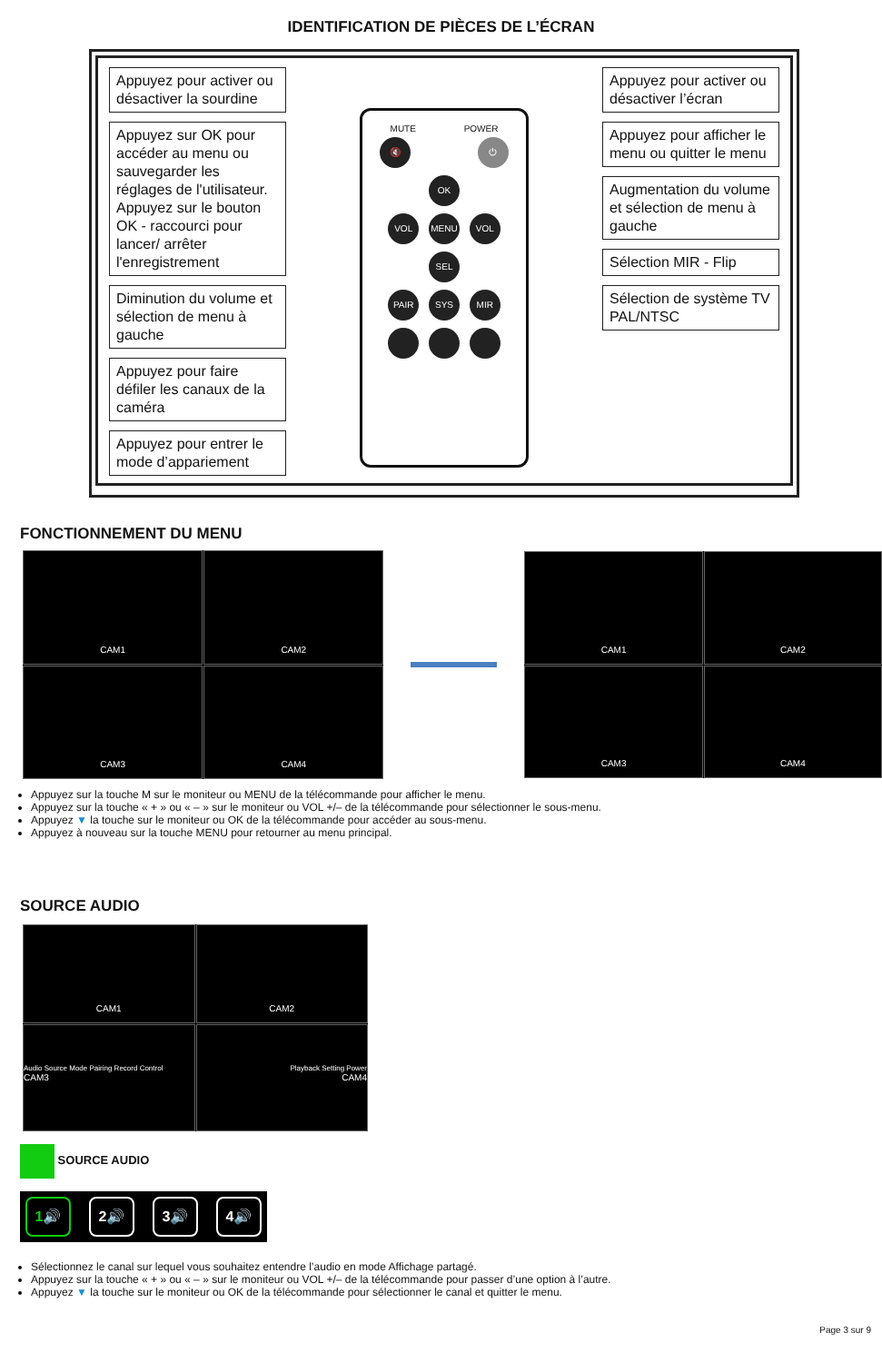IDENTIFICATION DE PIÈCES DE L’ÉCRAN
Appuyez pour activer ou désactiver la sourdine
Appuyez sur OK pour accéder au menu ou sauvegarder les réglages de l'utilisateur. Appuyez sur le bouton OK - raccourci pour lancer/ arrêter l'enregistrement
Diminution du volume et sélection de menu à gauche
Appuyez pour faire défiler les canaux de la caméra
Appuyez pour entrer le mode d’appariement
MUTE POWER
🔇 ⏻
OK
VOL MENU VOL
SEL
PAIR SYS MIR
Appuyez pour activer ou désactiver l’écran
Appuyez pour afficher le menu ou quitter le menu
Augmentation du volume et sélection de menu à gauche
Sélection MIR - Flip
Sélection de système TV PAL/NTSC
FONCTIONNEMENT DU MENU
CAM1
CAM2
CAM3
CAM4
CAM1
CAM2
CAM3
CAM4
Appuyez sur la touche M sur le moniteur ou MENU de la télécommande pour afficher le menu.
Appuyez sur la touche « + » ou « – » sur le moniteur ou VOL +/– de la télécommande pour sélectionner le sous-menu.
Appuyez ▼ la touche sur le moniteur ou OK de la télécommande pour accéder au sous-menu.
Appuyez à nouveau sur la touche MENU pour retourner au menu principal.
SOURCE AUDIO
CAM1
CAM2
Audio Source Mode Pairing Record Control
CAM3
Playback Setting Power
CAM4
SOURCE AUDIO
1🔊 2🔊 3🔊 4🔊
Sélectionnez le canal sur lequel vous souhaitez entendre l’audio en mode Affichage partagé.
Appuyez sur la touche « + » ou « – » sur le moniteur ou VOL +/– de la télécommande pour passer d’une option à l’autre.
Appuyez ▼ la touche sur le moniteur ou OK de la télécommande pour sélectionner le canal et quitter le menu.
Page 3 sur 9